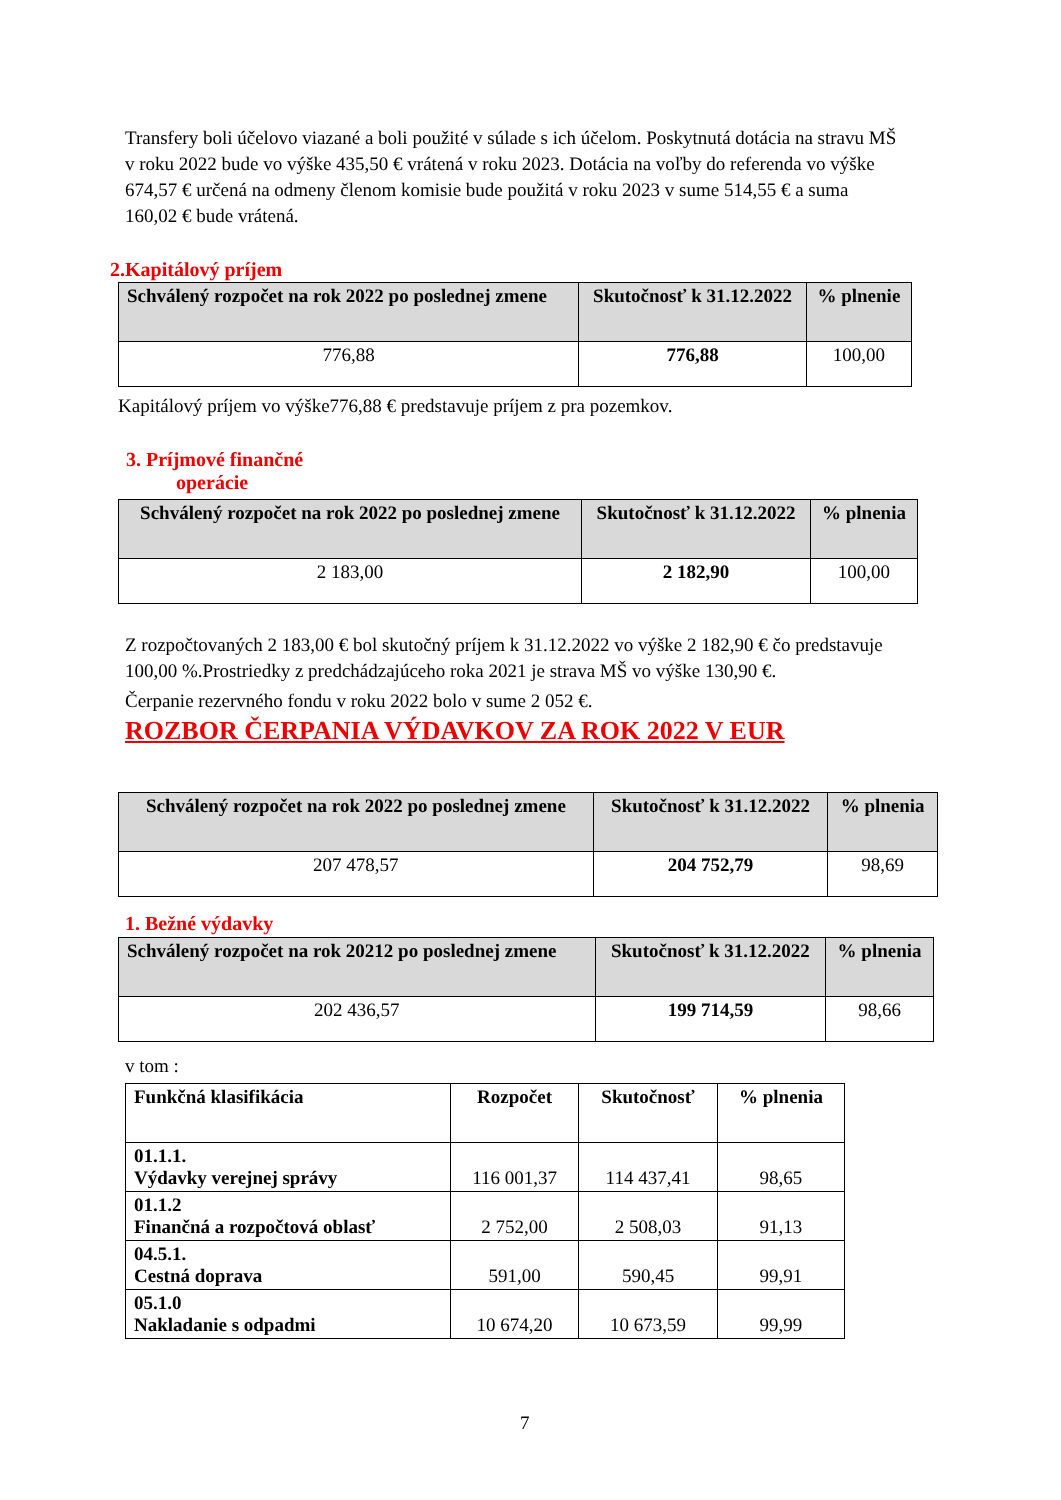Transfery boli účelovo viazané a boli použité v súlade s ich účelom. Poskytnutá dotácia na stravu MŠ v roku 2022 bude vo výške 435,50 € vrátená v roku 2023. Dotácia na voľby do referenda vo výške 674,57 € určená na odmeny členom komisie bude použitá v roku 2023 v sume 514,55 € a suma 160,02 € bude vrátená.
2.Kapitálový príjem
| Schválený rozpočet na rok 2022 po poslednej zmene | Skutočnosť k 31.12.2022 | % plnenie |
| --- | --- | --- |
| 776,88 | 776,88 | 100,00 |
Kapitálový príjem vo výške776,88 € predstavuje príjem z pra pozemkov.
3. Príjmové finančné
operácie
| Schválený rozpočet na rok 2022 po poslednej zmene | Skutočnosť k 31.12.2022 | % plnenia |
| --- | --- | --- |
| 2 183,00 | 2 182,90 | 100,00 |
Z rozpočtovaných 2 183,00 € bol skutočný príjem k 31.12.2022 vo výške 2 182,90 € čo predstavuje 100,00 %.Prostriedky z predchádzajúceho roka 2021 je strava MŠ vo výške 130,90 €.
Čerpanie rezervného fondu v roku 2022 bolo v sume 2 052 €.
ROZBOR ČERPANIA VÝDAVKOV ZA ROK 2022 V EUR
| Schválený rozpočet na rok 2022 po poslednej zmene | Skutočnosť k 31.12.2022 | % plnenia |
| --- | --- | --- |
| 207 478,57 | 204 752,79 | 98,69 |
1. Bežné výdavky
| Schválený rozpočet na rok 20212 po poslednej zmene | Skutočnosť k 31.12.2022 | % plnenia |
| --- | --- | --- |
| 202 436,57 | 199 714,59 | 98,66 |
v tom :
| Funkčná klasifikácia | Rozpočet | Skutočnosť | % plnenia |
| --- | --- | --- | --- |
| 01.1.1. Výdavky verejnej správy | 116 001,37 | 114 437,41 | 98,65 |
| 01.1.2 Finančná a rozpočtová oblasť | 2 752,00 | 2 508,03 | 91,13 |
| 04.5.1. Cestná doprava | 591,00 | 590,45 | 99,91 |
| 05.1.0 Nakladanie s odpadmi | 10 674,20 | 10 673,59 | 99,99 |
7